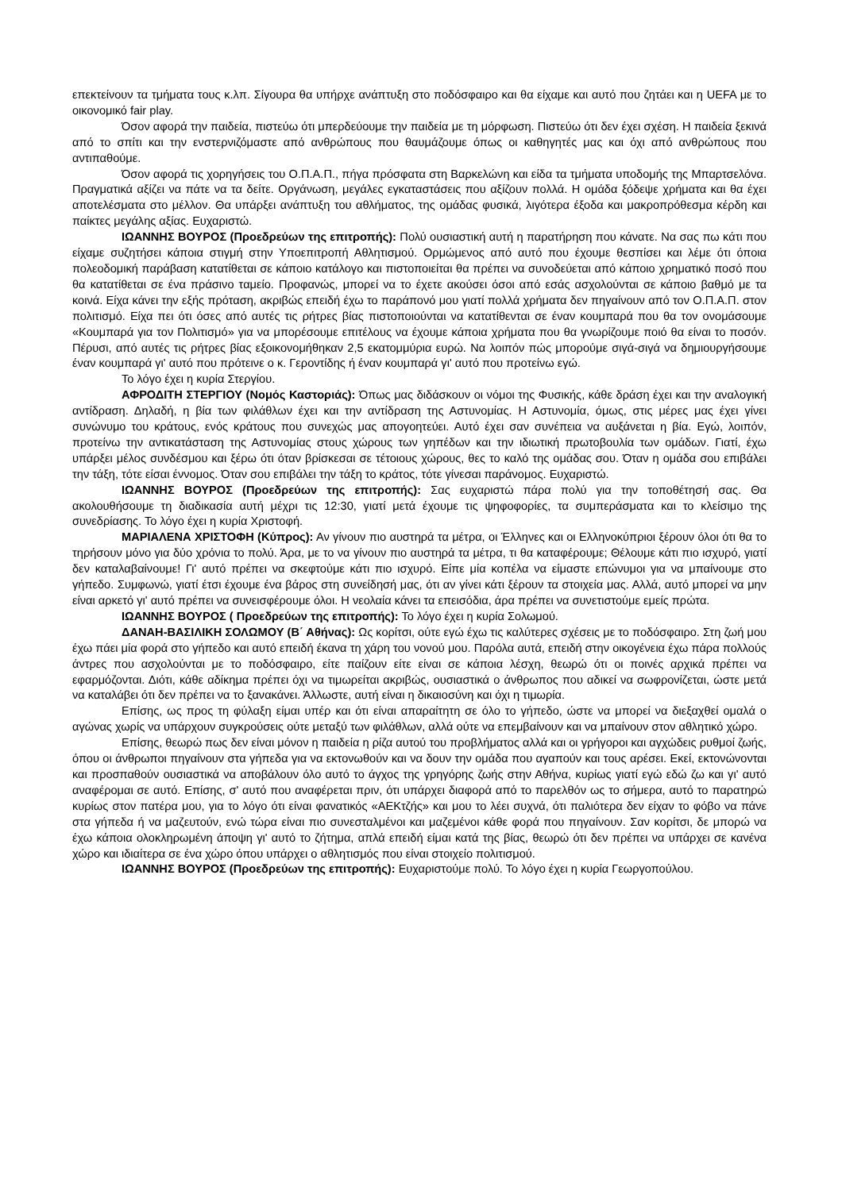επεκτείνουν τα τμήματα τους κ.λπ. Σίγουρα θα υπήρχε ανάπτυξη στο ποδόσφαιρο και θα είχαμε και αυτό που ζητάει και η UEFA με το οικονομικό fair play.
Όσον αφορά την παιδεία, πιστεύω ότι μπερδεύουμε την παιδεία με τη μόρφωση. Πιστεύω ότι δεν έχει σχέση. Η παιδεία ξεκινά από το σπίτι και την ενστερνιζόμαστε από ανθρώπους που θαυμάζουμε όπως οι καθηγητές μας και όχι από ανθρώπους που αντιπαθούμε.
Όσον αφορά τις χορηγήσεις του Ο.Π.Α.Π., πήγα πρόσφατα στη Βαρκελώνη και είδα τα τμήματα υποδομής της Μπαρτσελόνα. Πραγματικά αξίζει να πάτε να τα δείτε. Οργάνωση, μεγάλες εγκαταστάσεις που αξίζουν πολλά. Η ομάδα ξόδεψε χρήματα και θα έχει αποτελέσματα στο μέλλον. Θα υπάρξει ανάπτυξη του αθλήματος, της ομάδας φυσικά, λιγότερα έξοδα και μακροπρόθεσμα κέρδη και παίκτες μεγάλης αξίας. Ευχαριστώ.
ΙΩΑΝΝΗΣ ΒΟΥΡΟΣ (Προεδρεύων της επιτροπής): Πολύ ουσιαστική αυτή η παρατήρηση που κάνατε. Να σας πω κάτι που είχαμε συζητήσει κάποια στιγμή στην Υποεπιτροπή Αθλητισμού. Ορμώμενος από αυτό που έχουμε θεσπίσει και λέμε ότι όποια πολεοδομική παράβαση κατατίθεται σε κάποιο κατάλογο και πιστοποιείται θα πρέπει να συνοδεύεται από κάποιο χρηματικό ποσό που θα κατατίθεται σε ένα πράσινο ταμείο. Προφανώς, μπορεί να το έχετε ακούσει όσοι από εσάς ασχολούνται σε κάποιο βαθμό με τα κοινά. Είχα κάνει την εξής πρόταση, ακριβώς επειδή έχω το παράπονό μου γιατί πολλά χρήματα δεν πηγαίνουν από τον Ο.Π.Α.Π. στον πολιτισμό. Είχα πει ότι όσες από αυτές τις ρήτρες βίας πιστοποιούνται να κατατίθενται σε έναν κουμπαρά που θα τον ονομάσουμε «Κουμπαρά για τον Πολιτισμό» για να μπορέσουμε επιτέλους να έχουμε κάποια χρήματα που θα γνωρίζουμε ποιό θα είναι το ποσόν. Πέρυσι, από αυτές τις ρήτρες βίας εξοικονομήθηκαν 2,5 εκατομμύρια ευρώ. Να λοιπόν πώς μπορούμε σιγά-σιγά να δημιουργήσουμε έναν κουμπαρά γι' αυτό που πρότεινε ο κ. Γεροντίδης ή έναν κουμπαρά γι' αυτό που προτείνω εγώ.
Το λόγο έχει η κυρία Στεργίου.
ΑΦΡΟΔΙΤΗ ΣΤΕΡΓΙΟΥ (Νομός Καστοριάς): Όπως μας διδάσκουν οι νόμοι της Φυσικής, κάθε δράση έχει και την αναλογική αντίδραση. Δηλαδή, η βία των φιλάθλων έχει και την αντίδραση της Αστυνομίας. Η Αστυνομία, όμως, στις μέρες μας έχει γίνει συνώνυμο του κράτους, ενός κράτους που συνεχώς μας απογοητεύει. Αυτό έχει σαν συνέπεια να αυξάνεται η βία. Εγώ, λοιπόν, προτείνω την αντικατάσταση της Αστυνομίας στους χώρους των γηπέδων και την ιδιωτική πρωτοβουλία των ομάδων. Γιατί, έχω υπάρξει μέλος συνδέσμου και ξέρω ότι όταν βρίσκεσαι σε τέτοιους χώρους, θες το καλό της ομάδας σου. Όταν η ομάδα σου επιβάλει την τάξη, τότε είσαι έννομος. Όταν σου επιβάλει την τάξη το κράτος, τότε γίνεσαι παράνομος. Ευχαριστώ.
ΙΩΑΝΝΗΣ ΒΟΥΡΟΣ (Προεδρεύων της επιτροπής): Σας ευχαριστώ πάρα πολύ για την τοποθέτησή σας. Θα ακολουθήσουμε τη διαδικασία αυτή μέχρι τις 12:30, γιατί μετά έχουμε τις ψηφοφορίες, τα συμπεράσματα και το κλείσιμο της συνεδρίασης. Το λόγο έχει η κυρία Χριστοφή.
ΜΑΡΙΑΛΕΝΑ ΧΡΙΣΤΟΦΗ (Κύπρος): Αν γίνουν πιο αυστηρά τα μέτρα, οι Έλληνες και οι Ελληνοκύπριοι ξέρουν όλοι ότι θα το τηρήσουν μόνο για δύο χρόνια το πολύ. Άρα, με το να γίνουν πιο αυστηρά τα μέτρα, τι θα καταφέρουμε; Θέλουμε κάτι πιο ισχυρό, γιατί δεν καταλαβαίνουμε! Γι' αυτό πρέπει να σκεφτούμε κάτι πιο ισχυρό. Είπε μία κοπέλα να είμαστε επώνυμοι για να μπαίνουμε στο γήπεδο. Συμφωνώ, γιατί έτσι έχουμε ένα βάρος στη συνείδησή μας, ότι αν γίνει κάτι ξέρουν τα στοιχεία μας. Αλλά, αυτό μπορεί να μην είναι αρκετό γι' αυτό πρέπει να συνεισφέρουμε όλοι. Η νεολαία κάνει τα επεισόδια, άρα πρέπει να συνετιστούμε εμείς πρώτα.
ΙΩΑΝΝΗΣ ΒΟΥΡΟΣ ( Προεδρεύων της επιτροπής): Το λόγο έχει η κυρία Σολωμού.
ΔΑΝΑΗ-ΒΑΣΙΛΙΚΗ ΣΟΛΩΜΟΥ (Β΄ Αθήνας): Ως κορίτσι, ούτε εγώ έχω τις καλύτερες σχέσεις με το ποδόσφαιρο. Στη ζωή μου έχω πάει μία φορά στο γήπεδο και αυτό επειδή έκανα τη χάρη του νονού μου. Παρόλα αυτά, επειδή στην οικογένεια έχω πάρα πολλούς άντρες που ασχολούνται με το ποδόσφαιρο, είτε παίζουν είτε είναι σε κάποια λέσχη, θεωρώ ότι οι ποινές αρχικά πρέπει να εφαρμόζονται. Διότι, κάθε αδίκημα πρέπει όχι να τιμωρείται ακριβώς, ουσιαστικά ο άνθρωπος που αδικεί να σωφρονίζεται, ώστε μετά να καταλάβει ότι δεν πρέπει να το ξανακάνει. Άλλωστε, αυτή είναι η δικαιοσύνη και όχι η τιμωρία.
Επίσης, ως προς τη φύλαξη είμαι υπέρ και ότι είναι απαραίτητη σε όλο το γήπεδο, ώστε να μπορεί να διεξαχθεί ομαλά ο αγώνας χωρίς να υπάρχουν συγκρούσεις ούτε μεταξύ των φιλάθλων, αλλά ούτε να επεμβαίνουν και να μπαίνουν στον αθλητικό χώρο.
Επίσης, θεωρώ πως δεν είναι μόνον η παιδεία η ρίζα αυτού του προβλήματος αλλά και οι γρήγοροι και αγχώδεις ρυθμοί ζωής, όπου οι άνθρωποι πηγαίνουν στα γήπεδα για να εκτονωθούν και να δουν την ομάδα που αγαπούν και τους αρέσει. Εκεί, εκτονώνονται και προσπαθούν ουσιαστικά να αποβάλουν όλο αυτό το άγχος της γρηγόρης ζωής στην Αθήνα, κυρίως γιατί εγώ εδώ ζω και γι' αυτό αναφέρομαι σε αυτό. Επίσης, σ' αυτό που αναφέρεται πριν, ότι υπάρχει διαφορά από το παρελθόν ως το σήμερα, αυτό το παρατηρώ κυρίως στον πατέρα μου, για το λόγο ότι είναι φανατικός «ΑΕΚτζής» και μου το λέει συχνά, ότι παλιότερα δεν είχαν το φόβο να πάνε στα γήπεδα ή να μαζευτούν, ενώ τώρα είναι πιο συνεσταλμένοι και μαζεμένοι κάθε φορά που πηγαίνουν. Σαν κορίτσι, δε μπορώ να έχω κάποια ολοκληρωμένη άποψη γι' αυτό το ζήτημα, απλά επειδή είμαι κατά της βίας, θεωρώ ότι δεν πρέπει να υπάρχει σε κανένα χώρο και ιδιαίτερα σε ένα χώρο όπου υπάρχει ο αθλητισμός που είναι στοιχείο πολιτισμού.
ΙΩΑΝΝΗΣ ΒΟΥΡΟΣ (Προεδρεύων της επιτροπής): Ευχαριστούμε πολύ. Το λόγο έχει η κυρία Γεωργοπούλου.